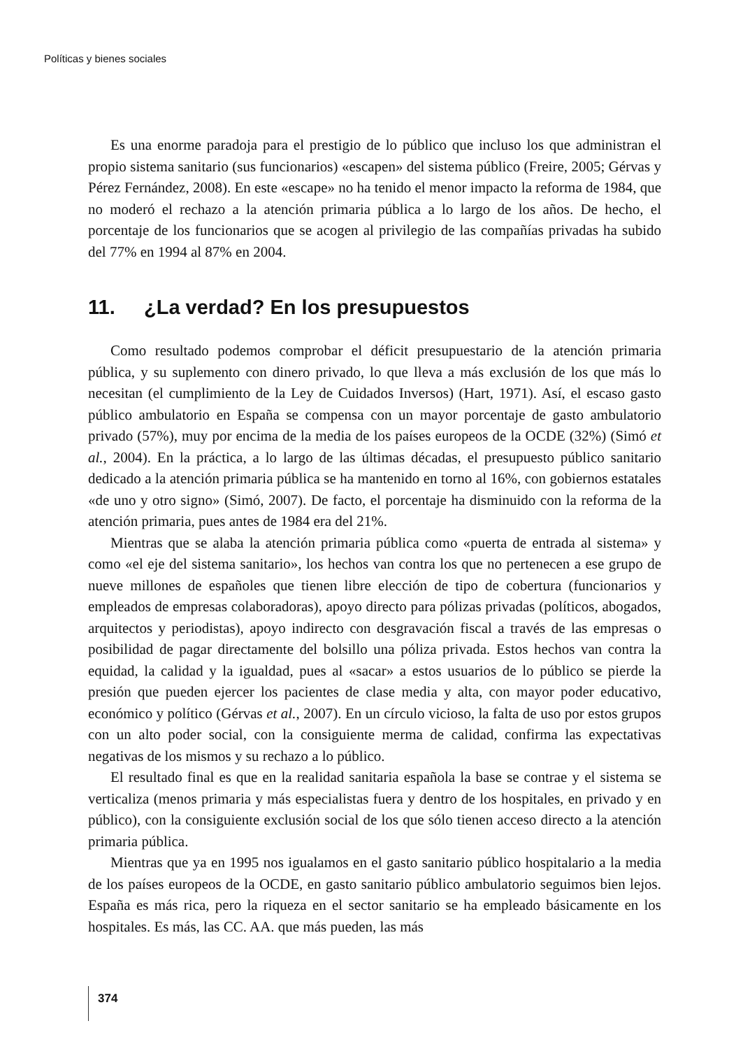Políticas y bienes sociales
Es una enorme paradoja para el prestigio de lo público que incluso los que administran el propio sistema sanitario (sus funcionarios) «escapen» del sistema público (Freire, 2005; Gérvas y Pérez Fernández, 2008). En este «escape» no ha tenido el menor impacto la reforma de 1984, que no moderó el rechazo a la atención primaria pública a lo largo de los años. De hecho, el porcentaje de los funcionarios que se acogen al privilegio de las compañías privadas ha subido del 77% en 1994 al 87% en 2004.
11. ¿La verdad? En los presupuestos
Como resultado podemos comprobar el déficit presupuestario de la atención primaria pública, y su suplemento con dinero privado, lo que lleva a más exclusión de los que más lo necesitan (el cumplimiento de la Ley de Cuidados Inversos) (Hart, 1971). Así, el escaso gasto público ambulatorio en España se compensa con un mayor porcentaje de gasto ambulatorio privado (57%), muy por encima de la media de los países europeos de la OCDE (32%) (Simó et al., 2004). En la práctica, a lo largo de las últimas décadas, el presupuesto público sanitario dedicado a la atención primaria pública se ha mantenido en torno al 16%, con gobiernos estatales «de uno y otro signo» (Simó, 2007). De facto, el porcentaje ha disminuido con la reforma de la atención primaria, pues antes de 1984 era del 21%.
Mientras que se alaba la atención primaria pública como «puerta de entrada al sistema» y como «el eje del sistema sanitario», los hechos van contra los que no pertenecen a ese grupo de nueve millones de españoles que tienen libre elección de tipo de cobertura (funcionarios y empleados de empresas colaboradoras), apoyo directo para pólizas privadas (políticos, abogados, arquitectos y periodistas), apoyo indirecto con desgravación fiscal a través de las empresas o posibilidad de pagar directamente del bolsillo una póliza privada. Estos hechos van contra la equidad, la calidad y la igualdad, pues al «sacar» a estos usuarios de lo público se pierde la presión que pueden ejercer los pacientes de clase media y alta, con mayor poder educativo, económico y político (Gérvas et al., 2007). En un círculo vicioso, la falta de uso por estos grupos con un alto poder social, con la consiguiente merma de calidad, confirma las expectativas negativas de los mismos y su rechazo a lo público.
El resultado final es que en la realidad sanitaria española la base se contrae y el sistema se verticaliza (menos primaria y más especialistas fuera y dentro de los hospitales, en privado y en público), con la consiguiente exclusión social de los que sólo tienen acceso directo a la atención primaria pública.
Mientras que ya en 1995 nos igualamos en el gasto sanitario público hospitalario a la media de los países europeos de la OCDE, en gasto sanitario público ambulatorio seguimos bien lejos. España es más rica, pero la riqueza en el sector sanitario se ha empleado básicamente en los hospitales. Es más, las CC. AA. que más pueden, las más
374